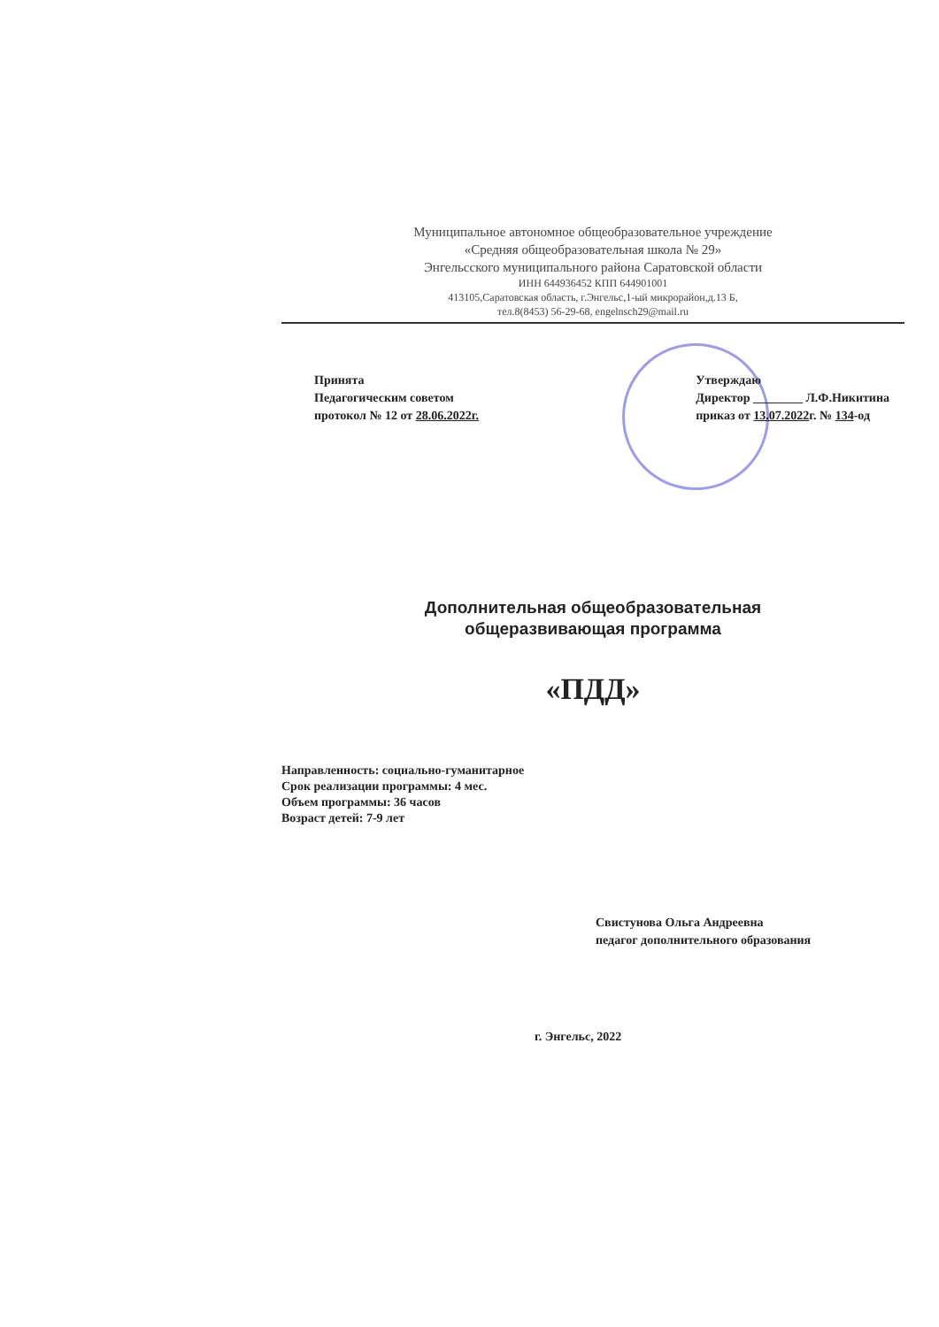Муниципальное автономное общеобразовательное учреждение
«Средняя общеобразовательная школа № 29»
Энгельсского муниципального района Саратовской области
ИНН 644936452 КПП 644901001
413105,Саратовская область, г.Энгельс,1-ый микрорайон,д.13 Б,
тел.8(8453) 56-29-68, engelnsch29@mail.ru
Принята
Педагогическим советом
протокол № 12 от 28.06.2022г.
Утверждаю
Директор ________ Л.Ф.Никитина
приказ от 13.07.2022г. № 134-од
Дополнительная общеобразовательная
общеразвивающая программа
«ПДД»
Направленность: социально-гуманитарное
Срок реализации программы: 4 мес.
Объем программы: 36 часов
Возраст детей: 7-9 лет
Свистунова Ольга Андреевна
педагог дополнительного образования
г. Энгельс, 2022